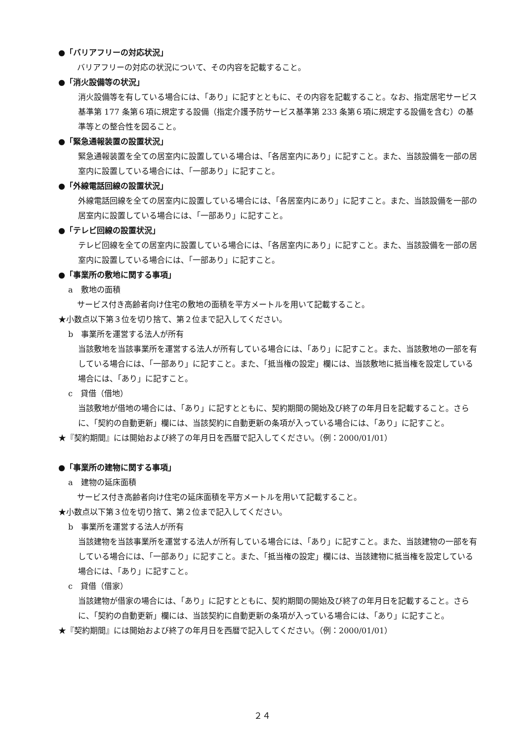●「バリアフリーの対応状況」
バリアフリーの対応の状況について、その内容を記載すること。
●「消火設備等の状況」
消火設備等を有している場合には、「あり」に記すとともに、その内容を記載すること。なお、指定居宅サービス基準第 177 条第６項に規定する設備（指定介護予防サービス基準第 233 条第６項に規定する設備を含む）の基準等との整合性を図ること。
●「緊急通報装置の設置状況」
緊急通報装置を全ての居室内に設置している場合は、「各居室内にあり」に記すこと。また、当該設備を一部の居室内に設置している場合には、「一部あり」に記すこと。
●「外線電話回線の設置状況」
外線電話回線を全ての居室内に設置している場合には、「各居室内にあり」に記すこと。また、当該設備を一部の居室内に設置している場合には、「一部あり」に記すこと。
●「テレビ回線の設置状況」
テレビ回線を全ての居室内に設置している場合には、「各居室内にあり」に記すこと。また、当該設備を一部の居室内に設置している場合には、「一部あり」に記すこと。
●「事業所の敷地に関する事項」
a　敷地の面積
サービス付き高齢者向け住宅の敷地の面積を平方メートルを用いて記載すること。
★小数点以下第３位を切り捨て、第２位まで記入してください。
b　事業所を運営する法人が所有
当該敷地を当該事業所を運営する法人が所有している場合には、「あり」に記すこと。また、当該敷地の一部を有している場合には、「一部あり」に記すこと。また、「抵当権の設定」欄には、当該敷地に抵当権を設定している場合には、「あり」に記すこと。
c　貸借（借地）
当該敷地が借地の場合には、「あり」に記すとともに、契約期間の開始及び終了の年月日を記載すること。さらに、「契約の自動更新」欄には、当該契約に自動更新の条項が入っている場合には、「あり」に記すこと。
★『契約期間』には開始および終了の年月日を西暦で記入してください。（例：2000/01/01）
●「事業所の建物に関する事項」
a　建物の延床面積
サービス付き高齢者向け住宅の延床面積を平方メートルを用いて記載すること。
★小数点以下第３位を切り捨て、第２位まで記入してください。
b　事業所を運営する法人が所有
当該建物を当該事業所を運営する法人が所有している場合には、「あり」に記すこと。また、当該建物の一部を有している場合には、「一部あり」に記すこと。また、「抵当権の設定」欄には、当該建物に抵当権を設定している場合には、「あり」に記すこと。
c　貸借（借家）
当該建物が借家の場合には、「あり」に記すとともに、契約期間の開始及び終了の年月日を記載すること。さらに、「契約の自動更新」欄には、当該契約に自動更新の条項が入っている場合には、「あり」に記すこと。
★『契約期間』には開始および終了の年月日を西暦で記入してください。（例：2000/01/01）
２４